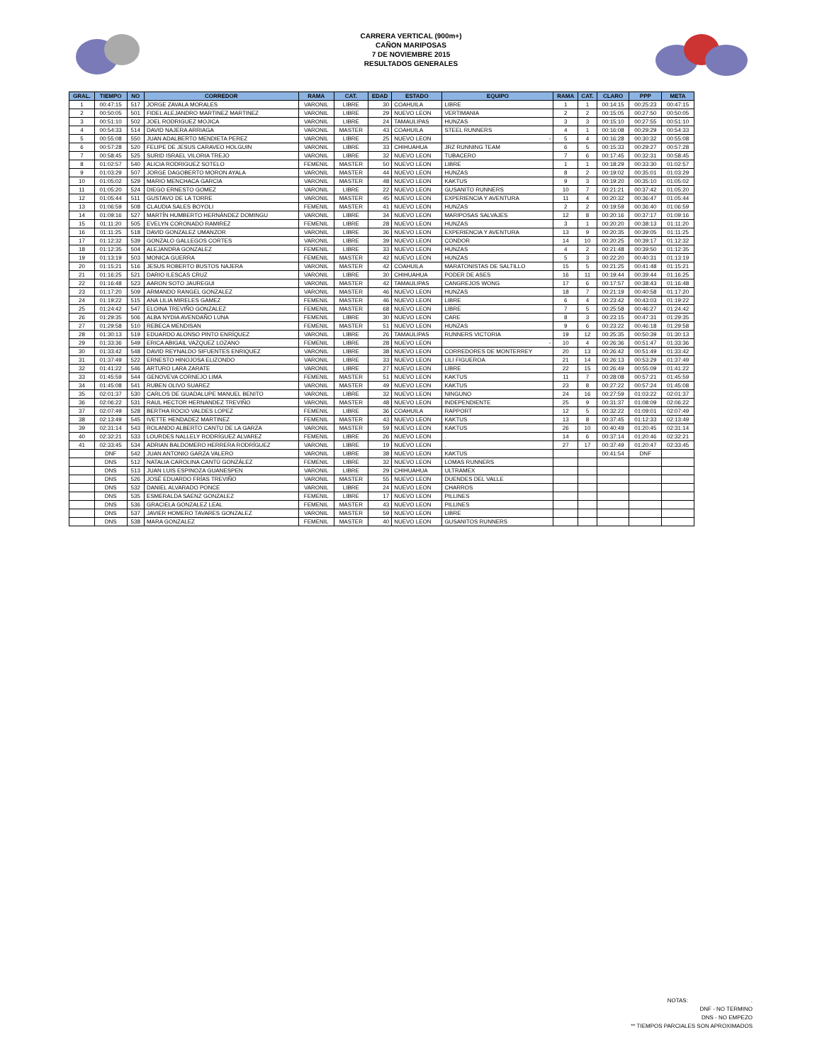CARRERA VERTICAL (900m+)
CAÑON MARIPOSAS
7 DE NOVIEMBRE 2015
RESULTADOS GENERALES
| GRAL. | TIEMPO | NO | CORREDOR | RAMA | CAT. | EDAD | ESTADO | EQUIPO | RAMA | CAT. | CLARO | PPP | META |
| --- | --- | --- | --- | --- | --- | --- | --- | --- | --- | --- | --- | --- | --- |
| 1 | 00:47:15 | 517 | JORGE ZAVALA MORALES | VARONIL | LIBRE | 30 | COAHUILA | LIBRE | 1 | 1 | 00:14:15 | 00:25:23 | 00:47:15 |
| 2 | 00:50:05 | 501 | FIDEL ALEJANDRO MARTINEZ MARTINEZ | VARONIL | LIBRE | 29 | NUEVO LEON | VERTIMANIA | 2 | 2 | 00:15:05 | 00:27:50 | 00:50:05 |
| 3 | 00:51:10 | 502 | JOEL RODRIGUEZ MOJICA | VARONIL | LIBRE | 24 | TAMAULIPAS | HUNZAS | 3 | 3 | 00:15:10 | 00:27:55 | 00:51:10 |
| 4 | 00:54:33 | 514 | DAVID NAJERA ARRIAGA | VARONIL | MASTER | 43 | COAHUILA | STEEL RUNNERS | 4 | 1 | 00:16:08 | 00:29:29 | 00:54:33 |
| 5 | 00:55:08 | 550 | JUAN ADALBERTO MENDIETA PEREZ | VARONIL | LIBRE | 25 | NUEVO LEON | - | 5 | 4 | 00:16:28 | 00:30:32 | 00:55:08 |
| 6 | 00:57:28 | 520 | FELIPE DE JESUS CARAVEO HOLGUIN | VARONIL | LIBRE | 33 | CHIHUAHUA | JRZ RUNNING TEAM | 6 | 5 | 00:15:33 | 00:29:27 | 00:57:28 |
| 7 | 00:58:45 | 525 | SURID ISRAEL VILORIA TREJO | VARONIL | LIBRE | 32 | NUEVO LEON | TUBACERO | 7 | 6 | 00:17:45 | 00:32:31 | 00:58:45 |
| 8 | 01:02:57 | 540 | ALICIA RODRIGUEZ SOTELO | FEMENIL | MASTER | 50 | NUEVO LEON | LIBRE | 1 | 1 | 00:18:29 | 00:33:30 | 01:02:57 |
| 9 | 01:03:29 | 507 | JORGE DAGOBERTO MORON AYALA | VARONIL | MASTER | 44 | NUEVO LEON | HUNZAS | 8 | 2 | 00:19:02 | 00:35:01 | 01:03:29 |
| 10 | 01:05:02 | 529 | MARIO MENCHACA GARCIA | VARONIL | MASTER | 48 | NUEVO LEON | KAKTUS | 9 | 3 | 00:19:20 | 00:35:10 | 01:05:02 |
| 11 | 01:05:20 | 524 | DIEGO ERNESTO GOMEZ | VARONIL | LIBRE | 22 | NUEVO LEON | GUSANITO RUNNERS | 10 | 7 | 00:21:21 | 00:37:42 | 01:05:20 |
| 12 | 01:05:44 | 511 | GUSTAVO DE LA TORRE | VARONIL | MASTER | 45 | NUEVO LEON | EXPERIENCIA Y AVENTURA | 11 | 4 | 00:20:32 | 00:36:47 | 01:05:44 |
| 13 | 01:06:59 | 508 | CLAUDIA SALES BOYOLI | FEMENIL | MASTER | 41 | NUEVO LEON | HUNZAS | 2 | 2 | 00:19:59 | 00:36:40 | 01:06:59 |
| 14 | 01:09:16 | 527 | MARTÍN HUMBERTO HERNÁNDEZ DOMINGU | VARONIL | LIBRE | 34 | NUEVO LEON | MARIPOSAS SALVAJES | 12 | 8 | 00:20:16 | 00:37:17 | 01:09:16 |
| 15 | 01:11:20 | 505 | EVELYN CORONADO RAMIREZ | FEMENIL | LIBRE | 28 | NUEVO LEON | HUNZAS | 3 | 1 | 00:20:20 | 00:38:13 | 01:11:20 |
| 16 | 01:11:25 | 518 | DAVID GONZALEZ UMANZOR | VARONIL | LIBRE | 36 | NUEVO LEON | EXPERIENCIA Y AVENTURA | 13 | 9 | 00:20:35 | 00:39:05 | 01:11:25 |
| 17 | 01:12:32 | 539 | GONZALO GALLEGOS CORTES | VARONIL | LIBRE | 39 | NUEVO LEON | CONDOR | 14 | 10 | 00:20:25 | 00:39:17 | 01:12:32 |
| 18 | 01:12:35 | 504 | ALEJANDRA GONZALEZ | FEMENIL | LIBRE | 33 | NUEVO LEON | HUNZAS | 4 | 2 | 00:21:48 | 00:39:50 | 01:12:35 |
| 19 | 01:13:19 | 503 | MONICA GUERRA | FEMENIL | MASTER | 42 | NUEVO LEON | HUNZAS | 5 | 3 | 00:22:20 | 00:40:31 | 01:13:19 |
| 20 | 01:15:21 | 516 | JESUS ROBERTO BUSTOS NAJERA | VARONIL | MASTER | 42 | COAHUILA | MARATONISTAS DE SALTILLO | 15 | 5 | 00:21:25 | 00:41:48 | 01:15:21 |
| 21 | 01:16:25 | 521 | DARIO ILESCAS CRUZ | VARONIL | LIBRE | 30 | CHIHUAHUA | PODER DE ASES | 16 | 11 | 00:19:44 | 00:39:44 | 01:16:25 |
| 22 | 01:16:48 | 523 | AARON SOTO JAUREGUI | VARONIL | MASTER | 42 | TAMAULIPAS | CANGREJOS WONG | 17 | 6 | 00:17:57 | 00:38:43 | 01:16:48 |
| 23 | 01:17:20 | 509 | ARMANDO RANGEL GONZALEZ | VARONIL | MASTER | 46 | NUEVO LEON | HUNZAS | 18 | 7 | 00:21:19 | 00:40:58 | 01:17:20 |
| 24 | 01:19:22 | 515 | ANA LILIA MIRELES GAMEZ | FEMENIL | MASTER | 46 | NUEVO LEON | LIBRE | 6 | 4 | 00:23:42 | 00:43:03 | 01:19:22 |
| 25 | 01:24:42 | 547 | ELOINA TREVIÑO GONZALEZ | FEMENIL | MASTER | 68 | NUEVO LEON | LIBRE | 7 | 5 | 00:25:58 | 00:46:27 | 01:24:42 |
| 26 | 01:29:35 | 506 | ALBA NYDIA AVENDAÑO LUNA | FEMENIL | LIBRE | 30 | NUEVO LEON | CARE | 8 | 3 | 00:23:15 | 00:47:31 | 01:29:35 |
| 27 | 01:29:58 | 510 | REBECA MENDISAN | FEMENIL | MASTER | 51 | NUEVO LEON | HUNZAS | 9 | 6 | 00:23:22 | 00:46:18 | 01:29:58 |
| 28 | 01:30:13 | 519 | EDUARDO ALONSO PINTO ENRÍQUEZ | VARONIL | LIBRE | 26 | TAMAULIPAS | RUNNERS VICTORIA | 19 | 12 | 00:25:35 | 00:50:39 | 01:30:13 |
| 29 | 01:33:36 | 549 | ERICA ABIGAIL VAZQUEZ LOZANO | FEMENIL | LIBRE | 28 | NUEVO LEON | - | 10 | 4 | 00:26:36 | 00:51:47 | 01:33:36 |
| 30 | 01:33:42 | 548 | DAVID REYNALDO SIFUENTES ENRIQUEZ | VARONIL | LIBRE | 38 | NUEVO LEON | CORREDORES DE MONTERREY | 20 | 13 | 00:26:42 | 00:51:49 | 01:33:42 |
| 31 | 01:37:49 | 522 | ERNESTO HINOJOSA ELIZONDO | VARONIL | LIBRE | 33 | NUEVO LEON | LILI FIGUEROA | 21 | 14 | 00:26:13 | 00:53:29 | 01:37:49 |
| 32 | 01:41:22 | 546 | ARTURO LARA ZARATE | VARONIL | LIBRE | 27 | NUEVO LEON | LIBRE | 22 | 15 | 00:26:49 | 00:55:09 | 01:41:22 |
| 33 | 01:45:59 | 544 | GENOVEVA CORNEJO LIMA | FEMENIL | MASTER | 51 | NUEVO LEON | KAKTUS | 11 | 7 | 00:28:08 | 00:57:21 | 01:45:59 |
| 34 | 01:45:08 | 541 | RUBEN OLIVO SUAREZ | VARONIL | MASTER | 49 | NUEVO LEON | KAKTUS | 23 | 8 | 00:27:22 | 00:57:24 | 01:45:08 |
| 35 | 02:01:37 | 530 | CARLOS DE GUADALUPE MANUEL BENITO | VARONIL | LIBRE | 32 | NUEVO LEON | NINGUNO | 24 | 16 | 00:27:59 | 01:03:22 | 02:01:37 |
| 36 | 02:06:22 | 531 | RAUL HECTOR HERNANDEZ TREVIÑO | VARONIL | MASTER | 48 | NUEVO LEON | INDEPENDIENTE | 25 | 9 | 00:31:37 | 01:08:09 | 02:06:22 |
| 37 | 02:07:49 | 528 | BERTHA ROCIO VALDES LOPEZ | FEMENIL | LIBRE | 36 | COAHUILA | RAPPORT | 12 | 5 | 00:32:22 | 01:09:01 | 02:07:49 |
| 38 | 02:13:49 | 545 | IVETTE HENDADEZ MARTINEZ | FEMENIL | MASTER | 43 | NUEVO LEON | KAKTUS | 13 | 8 | 00:37:45 | 01:12:33 | 02:13:49 |
| 39 | 02:31:14 | 543 | ROLANDO ALBERTO CANTU DE LA GARZA | VARONIL | MASTER | 59 | NUEVO LEON | KAKTUS | 26 | 10 | 00:40:49 | 01:20:45 | 02:31:14 |
| 40 | 02:32:21 | 533 | LOURDES NALLELY RODRÍGUEZ ALVAREZ | FEMENIL | LIBRE | 26 | NUEVO LEON | . | 14 | 6 | 00:37:14 | 01:20:46 | 02:32:21 |
| 41 | 02:33:45 | 534 | ADRIAN BALDOMERO HERRERA RODRÍGUEZ | VARONIL | LIBRE | 19 | NUEVO LEON | . | 27 | 17 | 00:37:49 | 01:20:47 | 02:33:45 |
| | DNF | 542 | JUAN ANTONIO GARZA VALERO | VARONIL | LIBRE | 38 | NUEVO LEON | KAKTUS | | | 00:41:54 | DNF | |
| | DNS | 512 | NATALIA CAROLINA CANTÚ GONZÁLEZ | FEMENIL | LIBRE | 32 | NUEVO LEON | LOMAS RUNNERS | | | | | |
| | DNS | 513 | JUAN LUIS ESPINOZA GUANESPEN | VARONIL | LIBRE | 29 | CHIHUAHUA | ULTRAMEX | | | | | |
| | DNS | 526 | JOSÉ EDUARDO FRÍAS TREVIÑO | VARONIL | MASTER | 55 | NUEVO LEON | DUENDES DEL VALLE | | | | | |
| | DNS | 532 | DANIEL ALVARADO PONCE | VARONIL | LIBRE | 24 | NUEVO LEON | CHARROS | | | | | |
| | DNS | 535 | ESMERALDA SAENZ GONZALEZ | FEMENIL | LIBRE | 17 | NUEVO LEON | PILLINES | | | | | |
| | DNS | 536 | GRACIELA GONZALEZ LEAL | FEMENIL | MASTER | 43 | NUEVO LEON | PILLINES | | | | | |
| | DNS | 537 | JAVIER HOMERO TAVARES GONZALEZ | VARONIL | MASTER | 59 | NUEVO LEON | LIBRE | | | | | |
| | DNS | 538 | MARA GONZALEZ | FEMENIL | MASTER | 40 | NUEVO LEON | GUSANITOS RUNNERS | | | | | |
NOTAS: .
DNF - NO TERMINO
DNS - NO EMPEZO
** TIEMPOS PARCIALES SON APROXIMADOS